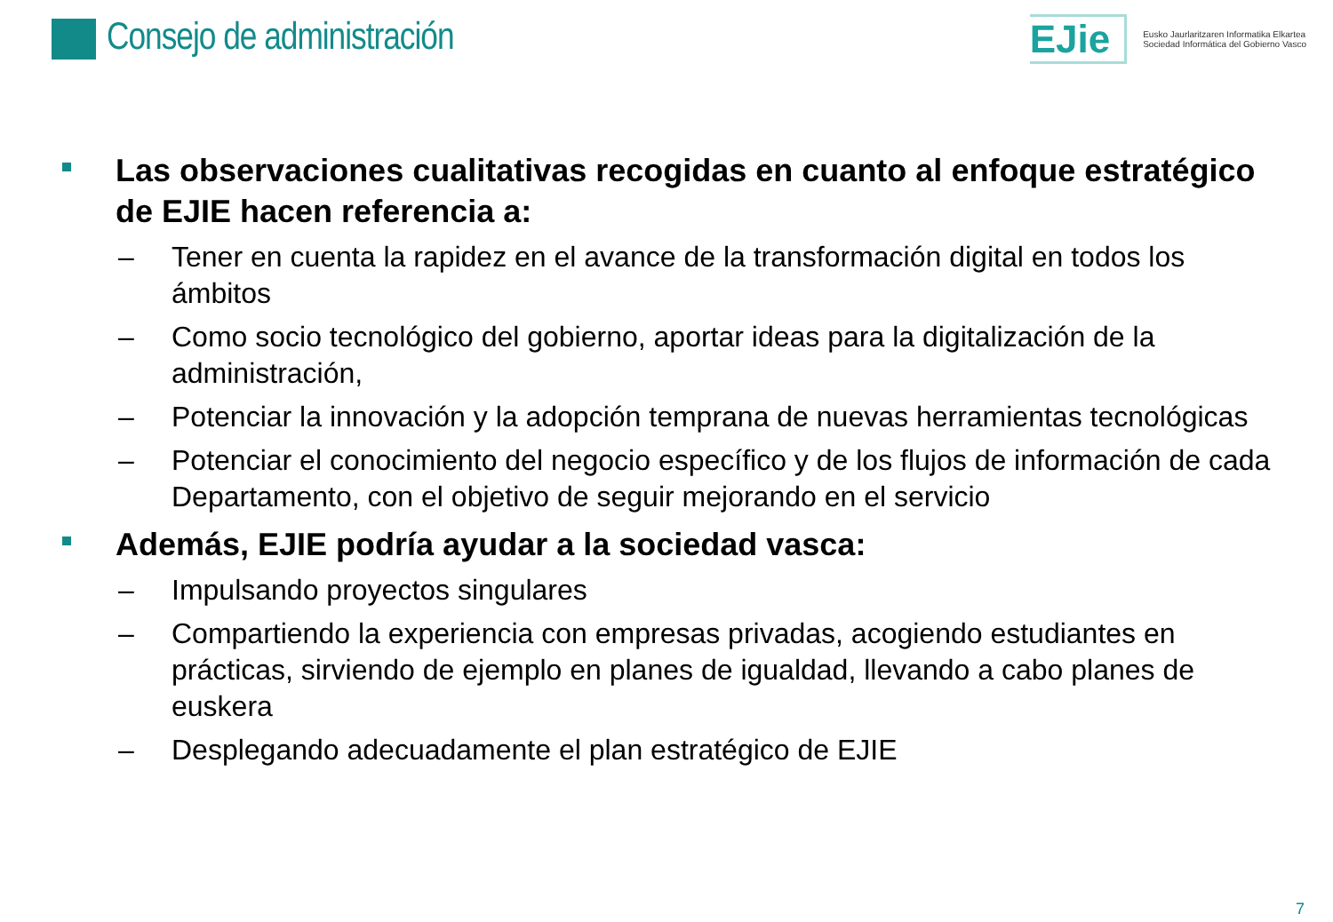Consejo de administración
EJie
Eusko Jaurlaritzaren Informatika Elkartea
Sociedad Informática del Gobierno Vasco
Las observaciones cualitativas recogidas en cuanto al enfoque estratégico de EJIE hacen referencia a:
– Tener en cuenta la rapidez en el avance de la transformación digital en todos los ámbitos
– Como socio tecnológico del gobierno, aportar ideas para la digitalización de la administración,
– Potenciar la innovación y la adopción temprana de nuevas herramientas tecnológicas
– Potenciar el conocimiento del negocio específico y de los flujos de información de cada Departamento, con el objetivo de seguir mejorando en el servicio
Además, EJIE podría ayudar a la sociedad vasca:
– Impulsando proyectos singulares
– Compartiendo la experiencia con empresas privadas, acogiendo estudiantes en prácticas, sirviendo de ejemplo en planes de igualdad, llevando a cabo planes de euskera
– Desplegando adecuadamente el plan estratégico de EJIE
7